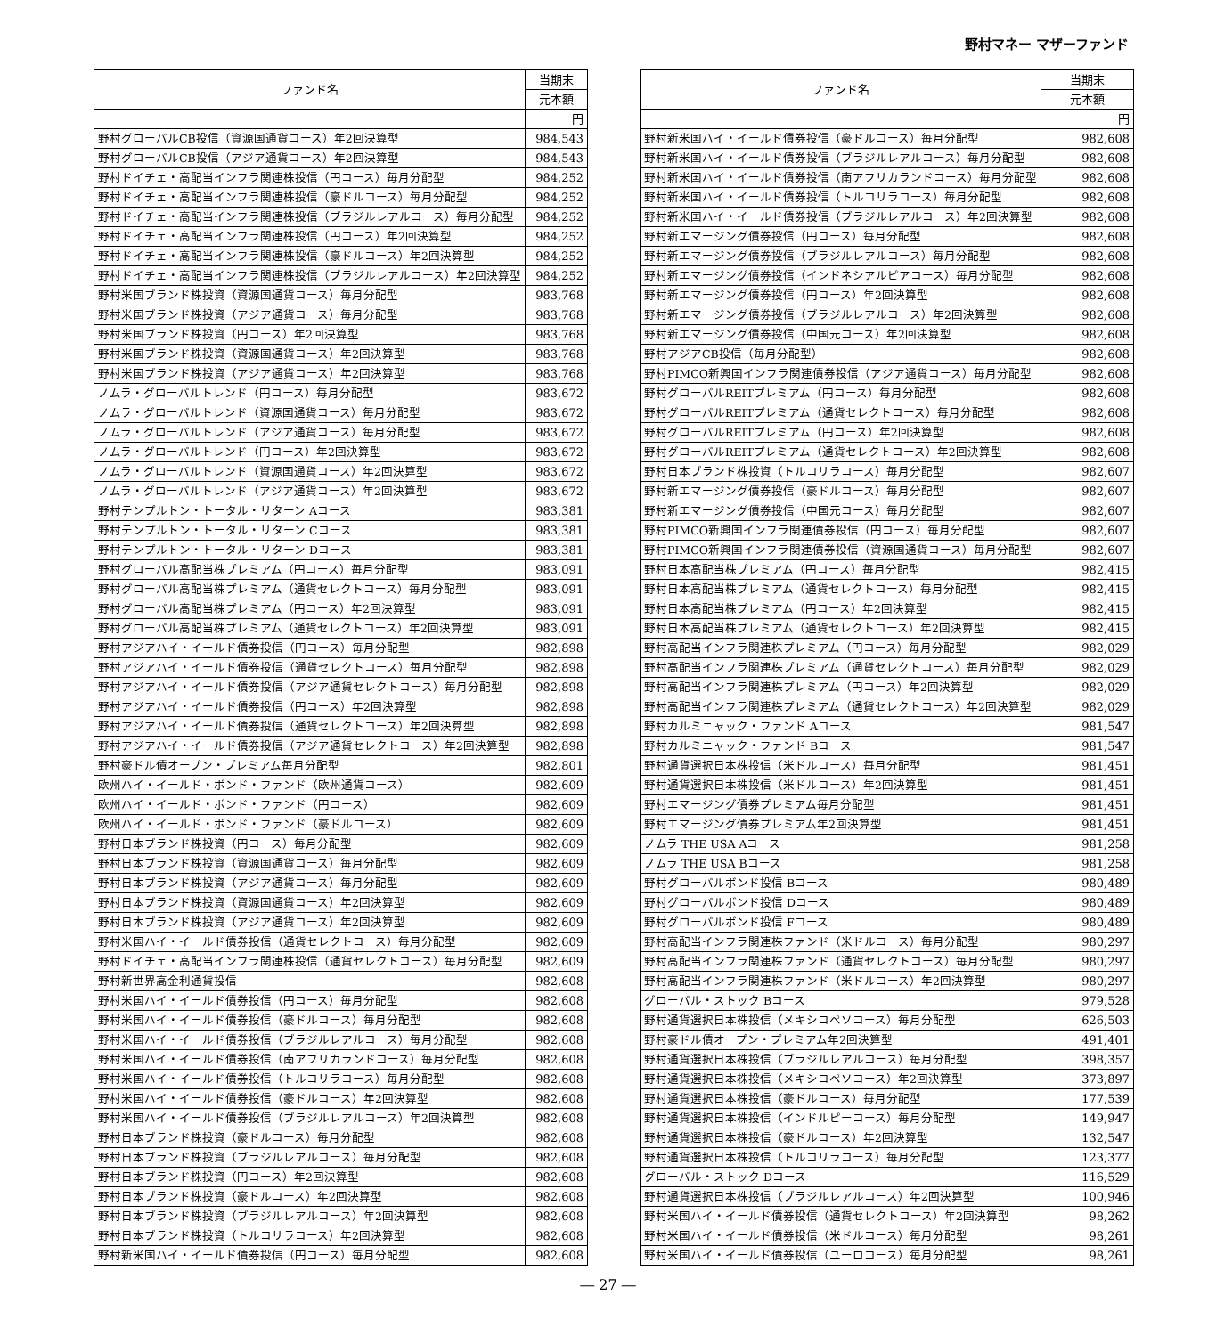野村マネー マザーファンド
| ファンド名 | 当期末 |
| --- | --- |
| | 元本額 |
| | 円 |
| 野村グローバルCB投信（資源国通貨コース）年2回決算型 | 984,543 |
| 野村グローバルCB投信（アジア通貨コース）年2回決算型 | 984,543 |
| 野村ドイチェ・高配当インフラ関連株投信（円コース）毎月分配型 | 984,252 |
| 野村ドイチェ・高配当インフラ関連株投信（豪ドルコース）毎月分配型 | 984,252 |
| 野村ドイチェ・高配当インフラ関連株投信（ブラジルレアルコース）毎月分配型 | 984,252 |
| 野村ドイチェ・高配当インフラ関連株投信（円コース）年2回決算型 | 984,252 |
| 野村ドイチェ・高配当インフラ関連株投信（豪ドルコース）年2回決算型 | 984,252 |
| 野村ドイチェ・高配当インフラ関連株投信（ブラジルレアルコース）年2回決算型 | 984,252 |
| 野村米国ブランド株投資（資源国通貨コース）毎月分配型 | 983,768 |
| 野村米国ブランド株投資（アジア通貨コース）毎月分配型 | 983,768 |
| 野村米国ブランド株投資（円コース）年2回決算型 | 983,768 |
| 野村米国ブランド株投資（資源国通貨コース）年2回決算型 | 983,768 |
| 野村米国ブランド株投資（アジア通貨コース）年2回決算型 | 983,768 |
| ノムラ・グローバルトレンド（円コース）毎月分配型 | 983,672 |
| ノムラ・グローバルトレンド（資源国通貨コース）毎月分配型 | 983,672 |
| ノムラ・グローバルトレンド（アジア通貨コース）毎月分配型 | 983,672 |
| ノムラ・グローバルトレンド（円コース）年2回決算型 | 983,672 |
| ノムラ・グローバルトレンド（資源国通貨コース）年2回決算型 | 983,672 |
| ノムラ・グローバルトレンド（アジア通貨コース）年2回決算型 | 983,672 |
| 野村テンプルトン・トータル・リターン Aコース | 983,381 |
| 野村テンプルトン・トータル・リターン Cコース | 983,381 |
| 野村テンプルトン・トータル・リターン Dコース | 983,381 |
| 野村グローバル高配当株プレミアム（円コース）毎月分配型 | 983,091 |
| 野村グローバル高配当株プレミアム（通貨セレクトコース）毎月分配型 | 983,091 |
| 野村グローバル高配当株プレミアム（円コース）年2回決算型 | 983,091 |
| 野村グローバル高配当株プレミアム（通貨セレクトコース）年2回決算型 | 983,091 |
| 野村アジアハイ・イールド債券投信（円コース）毎月分配型 | 982,898 |
| 野村アジアハイ・イールド債券投信（通貨セレクトコース）毎月分配型 | 982,898 |
| 野村アジアハイ・イールド債券投信（アジア通貨セレクトコース）毎月分配型 | 982,898 |
| 野村アジアハイ・イールド債券投信（円コース）年2回決算型 | 982,898 |
| 野村アジアハイ・イールド債券投信（通貨セレクトコース）年2回決算型 | 982,898 |
| 野村アジアハイ・イールド債券投信（アジア通貨セレクトコース）年2回決算型 | 982,898 |
| 野村豪ドル債オープン・プレミアム毎月分配型 | 982,801 |
| 欧州ハイ・イールド・ボンド・ファンド（欧州通貨コース） | 982,609 |
| 欧州ハイ・イールド・ボンド・ファンド（円コース） | 982,609 |
| 欧州ハイ・イールド・ボンド・ファンド（豪ドルコース） | 982,609 |
| 野村日本ブランド株投資（円コース）毎月分配型 | 982,609 |
| 野村日本ブランド株投資（資源国通貨コース）毎月分配型 | 982,609 |
| 野村日本ブランド株投資（アジア通貨コース）毎月分配型 | 982,609 |
| 野村日本ブランド株投資（資源国通貨コース）年2回決算型 | 982,609 |
| 野村日本ブランド株投資（アジア通貨コース）年2回決算型 | 982,609 |
| 野村米国ハイ・イールド債券投信（通貨セレクトコース）毎月分配型 | 982,609 |
| 野村ドイチェ・高配当インフラ関連株投信（通貨セレクトコース）毎月分配型 | 982,609 |
| 野村新世界高金利通貨投信 | 982,608 |
| 野村米国ハイ・イールド債券投信（円コース）毎月分配型 | 982,608 |
| 野村米国ハイ・イールド債券投信（豪ドルコース）毎月分配型 | 982,608 |
| 野村米国ハイ・イールド債券投信（ブラジルレアルコース）毎月分配型 | 982,608 |
| 野村米国ハイ・イールド債券投信（南アフリカランドコース）毎月分配型 | 982,608 |
| 野村米国ハイ・イールド債券投信（トルコリラコース）毎月分配型 | 982,608 |
| 野村米国ハイ・イールド債券投信（豪ドルコース）年2回決算型 | 982,608 |
| 野村米国ハイ・イールド債券投信（ブラジルレアルコース）年2回決算型 | 982,608 |
| 野村日本ブランド株投資（豪ドルコース）毎月分配型 | 982,608 |
| 野村日本ブランド株投資（ブラジルレアルコース）毎月分配型 | 982,608 |
| 野村日本ブランド株投資（円コース）年2回決算型 | 982,608 |
| 野村日本ブランド株投資（豪ドルコース）年2回決算型 | 982,608 |
| 野村日本ブランド株投資（ブラジルレアルコース）年2回決算型 | 982,608 |
| 野村日本ブランド株投資（トルコリラコース）年2回決算型 | 982,608 |
| 野村新米国ハイ・イールド債券投信（円コース）毎月分配型 | 982,608 |
| ファンド名 | 当期末 |
| --- | --- |
| | 元本額 |
| | 円 |
| 野村新米国ハイ・イールド債券投信（豪ドルコース）毎月分配型 | 982,608 |
| 野村新米国ハイ・イールド債券投信（ブラジルレアルコース）毎月分配型 | 982,608 |
| 野村新米国ハイ・イールド債券投信（南アフリカランドコース）毎月分配型 | 982,608 |
| 野村新米国ハイ・イールド債券投信（トルコリラコース）毎月分配型 | 982,608 |
| 野村新米国ハイ・イールド債券投信（ブラジルレアルコース）年2回決算型 | 982,608 |
| 野村新エマージング債券投信（円コース）毎月分配型 | 982,608 |
| 野村新エマージング債券投信（ブラジルレアルコース）毎月分配型 | 982,608 |
| 野村新エマージング債券投信（インドネシアルピアコース）毎月分配型 | 982,608 |
| 野村新エマージング債券投信（円コース）年2回決算型 | 982,608 |
| 野村新エマージング債券投信（ブラジルレアルコース）年2回決算型 | 982,608 |
| 野村新エマージング債券投信（中国元コース）年2回決算型 | 982,608 |
| 野村アジアCB投信（毎月分配型） | 982,608 |
| 野村PIMCO新興国インフラ関連債券投信（アジア通貨コース）毎月分配型 | 982,608 |
| 野村グローバルREITプレミアム（円コース）毎月分配型 | 982,608 |
| 野村グローバルREITプレミアム（通貨セレクトコース）毎月分配型 | 982,608 |
| 野村グローバルREITプレミアム（円コース）年2回決算型 | 982,608 |
| 野村グローバルREITプレミアム（通貨セレクトコース）年2回決算型 | 982,608 |
| 野村日本ブランド株投資（トルコリラコース）毎月分配型 | 982,607 |
| 野村新エマージング債券投信（豪ドルコース）毎月分配型 | 982,607 |
| 野村新エマージング債券投信（中国元コース）毎月分配型 | 982,607 |
| 野村PIMCO新興国インフラ関連債券投信（円コース）毎月分配型 | 982,607 |
| 野村PIMCO新興国インフラ関連債券投信（資源国通貨コース）毎月分配型 | 982,607 |
| 野村日本高配当株プレミアム（円コース）毎月分配型 | 982,415 |
| 野村日本高配当株プレミアム（通貨セレクトコース）毎月分配型 | 982,415 |
| 野村日本高配当株プレミアム（円コース）年2回決算型 | 982,415 |
| 野村日本高配当株プレミアム（通貨セレクトコース）年2回決算型 | 982,415 |
| 野村高配当インフラ関連株プレミアム（円コース）毎月分配型 | 982,029 |
| 野村高配当インフラ関連株プレミアム（通貨セレクトコース）毎月分配型 | 982,029 |
| 野村高配当インフラ関連株プレミアム（円コース）年2回決算型 | 982,029 |
| 野村高配当インフラ関連株プレミアム（通貨セレクトコース）年2回決算型 | 982,029 |
| 野村カルミニャック・ファンド Aコース | 981,547 |
| 野村カルミニャック・ファンド Bコース | 981,547 |
| 野村通貨選択日本株投信（米ドルコース）毎月分配型 | 981,451 |
| 野村通貨選択日本株投信（米ドルコース）年2回決算型 | 981,451 |
| 野村エマージング債券プレミアム毎月分配型 | 981,451 |
| 野村エマージング債券プレミアム年2回決算型 | 981,451 |
| ノムラ THE USA Aコース | 981,258 |
| ノムラ THE USA Bコース | 981,258 |
| 野村グローバルボンド投信 Bコース | 980,489 |
| 野村グローバルボンド投信 Dコース | 980,489 |
| 野村グローバルボンド投信 Fコース | 980,489 |
| 野村高配当インフラ関連株ファンド（米ドルコース）毎月分配型 | 980,297 |
| 野村高配当インフラ関連株ファンド（通貨セレクトコース）毎月分配型 | 980,297 |
| 野村高配当インフラ関連株ファンド（米ドルコース）年2回決算型 | 980,297 |
| グローバル・ストック Bコース | 979,528 |
| 野村通貨選択日本株投信（メキシコペソコース）毎月分配型 | 626,503 |
| 野村豪ドル債オープン・プレミアム年2回決算型 | 491,401 |
| 野村通貨選択日本株投信（ブラジルレアルコース）毎月分配型 | 398,357 |
| 野村通貨選択日本株投信（メキシコペソコース）年2回決算型 | 373,897 |
| 野村通貨選択日本株投信（豪ドルコース）毎月分配型 | 177,539 |
| 野村通貨選択日本株投信（インドルピーコース）毎月分配型 | 149,947 |
| 野村通貨選択日本株投信（豪ドルコース）年2回決算型 | 132,547 |
| 野村通貨選択日本株投信（トルコリラコース）毎月分配型 | 123,377 |
| グローバル・ストック Dコース | 116,529 |
| 野村通貨選択日本株投信（ブラジルレアルコース）年2回決算型 | 100,946 |
| 野村米国ハイ・イールド債券投信（通貨セレクトコース）年2回決算型 | 98,262 |
| 野村米国ハイ・イールド債券投信（米ドルコース）毎月分配型 | 98,261 |
| 野村米国ハイ・イールド債券投信（ユーロコース）毎月分配型 | 98,261 |
― 27 ―